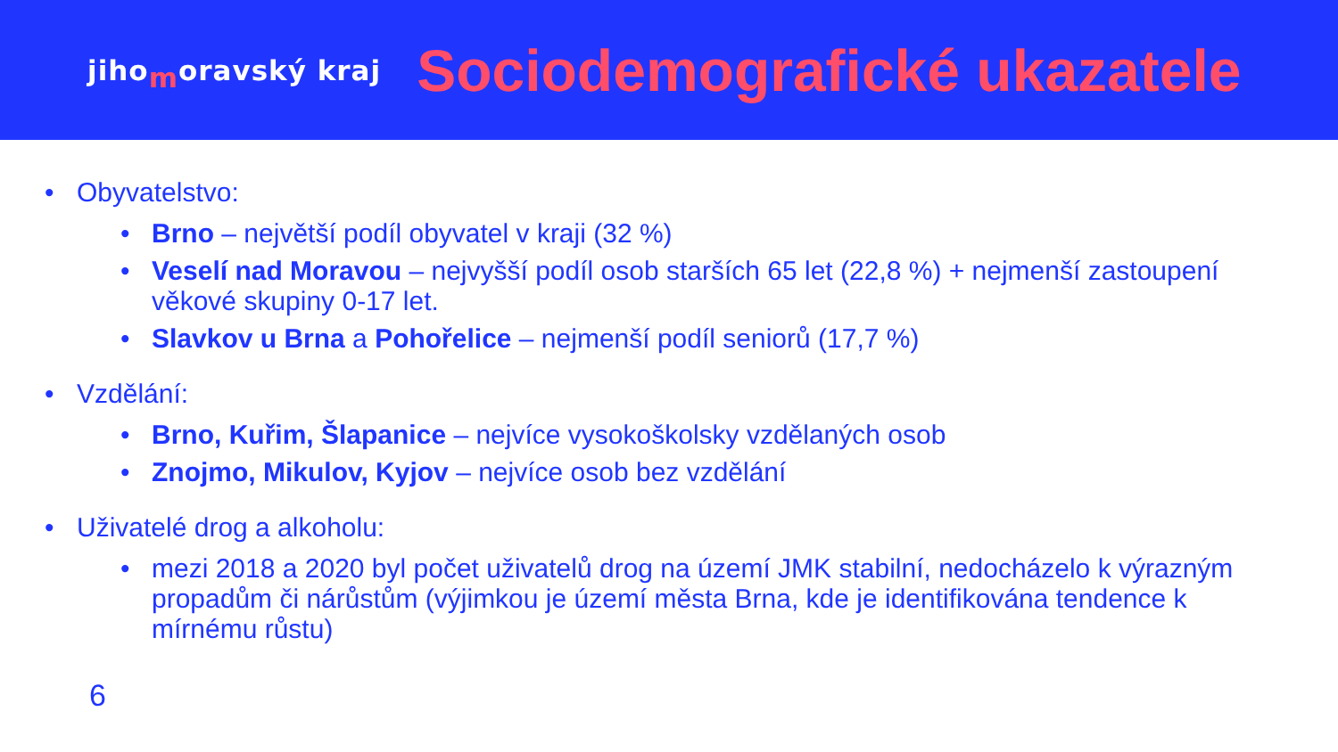jihomoravský kraj
Sociodemografické ukazatele
• Obyvatelstvo:
• Brno – největší podíl obyvatel v kraji (32 %)
• Veselí nad Moravou – nejvyšší podíl osob starších 65 let (22,8 %) + nejmenší zastoupení věkové skupiny 0-17 let.
• Slavkov u Brna a Pohořelice – nejmenší podíl seniorů (17,7 %)
• Vzdělání:
• Brno, Kuřim, Šlapanice – nejvíce vysokoškolsky vzdělaných osob
• Znojmo, Mikulov, Kyjov – nejvíce osob bez vzdělání
• Uživatelé drog a alkoholu:
• mezi 2018 a 2020 byl počet uživatelů drog na území JMK stabilní, nedocházelo k výrazným propadům či nárůstům (výjimkou je území města Brna, kde je identifikována tendence k mírnému růstu)
6